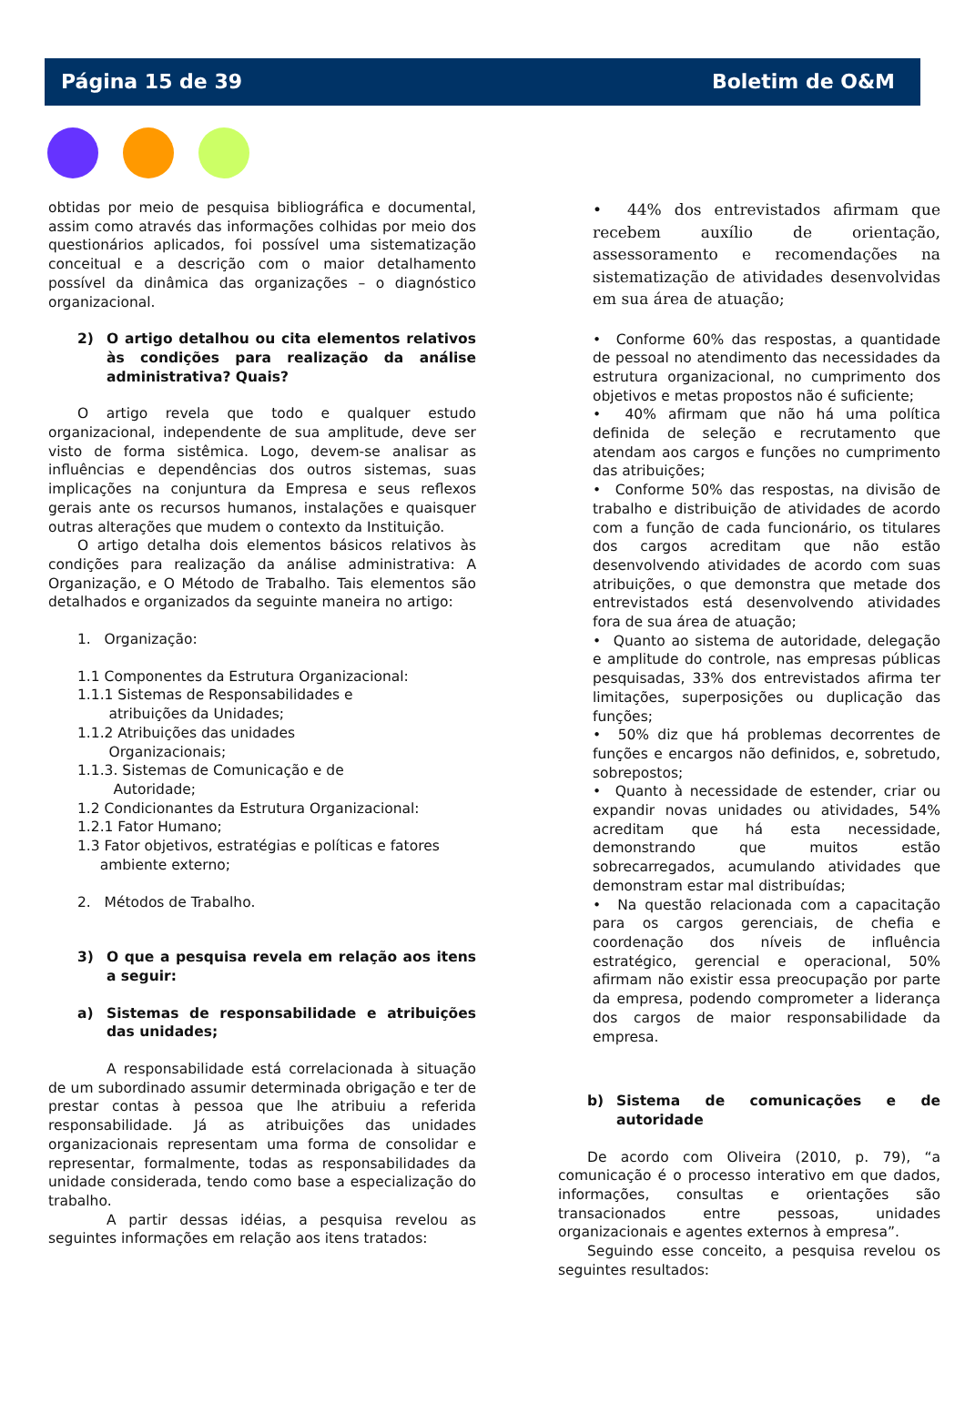Página 15 de 39 Boletim de O&M
obtidas por meio de pesquisa bibliográfica e documental, assim como através das informações colhidas por meio dos questionários aplicados, foi possível uma sistematização conceitual e a descrição com o maior detalhamento possível da dinâmica das organizações – o diagnóstico organizacional.
2) O artigo detalhou ou cita elementos relativos às condições para realização da análise administrativa? Quais?
O artigo revela que todo e qualquer estudo organizacional, independente de sua amplitude, deve ser visto de forma sistêmica. Logo, devem-se analisar as influências e dependências dos outros sistemas, suas implicações na conjuntura da Empresa e seus reflexos gerais ante os recursos humanos, instalações e quaisquer outras alterações que mudem o contexto da Instituição.
O artigo detalha dois elementos básicos relativos às condições para realização da análise administrativa: A Organização, e O Método de Trabalho. Tais elementos são detalhados e organizados da seguinte maneira no artigo:
1. Organização:
1.1 Componentes da Estrutura Organizacional:
1.1.1 Sistemas de Responsabilidades e
atribuições da Unidades;
1.1.2 Atribuições das unidades
Organizacionais;
1.1.3. Sistemas de Comunicação e de
Autoridade;
1.2 Condicionantes da Estrutura Organizacional:
1.2.1 Fator Humano;
1.3 Fator objetivos, estratégias e políticas e fatores
ambiente externo;
2. Métodos de Trabalho.
3) O que a pesquisa revela em relação aos itens a seguir:
a) Sistemas de responsabilidade e atribuições das unidades;
A responsabilidade está correlacionada à situação de um subordinado assumir determinada obrigação e ter de prestar contas à pessoa que lhe atribuiu a referida responsabilidade. Já as atribuições das unidades organizacionais representam uma forma de consolidar e representar, formalmente, todas as responsabilidades da unidade considerada, tendo como base a especialização do trabalho.
A partir dessas idéias, a pesquisa revelou as seguintes informações em relação aos itens tratados:
• 44% dos entrevistados afirmam que recebem auxílio de orientação, assessoramento e recomendações na sistematização de atividades desenvolvidas em sua área de atuação;
• Conforme 60% das respostas, a quantidade de pessoal no atendimento das necessidades da estrutura organizacional, no cumprimento dos objetivos e metas propostos não é suficiente;
• 40% afirmam que não há uma política definida de seleção e recrutamento que atendam aos cargos e funções no cumprimento das atribuições;
• Conforme 50% das respostas, na divisão de trabalho e distribuição de atividades de acordo com a função de cada funcionário, os titulares dos cargos acreditam que não estão desenvolvendo atividades de acordo com suas atribuições, o que demonstra que metade dos entrevistados está desenvolvendo atividades fora de sua área de atuação;
• Quanto ao sistema de autoridade, delegação e amplitude do controle, nas empresas públicas pesquisadas, 33% dos entrevistados afirma ter limitações, superposições ou duplicação das funções;
• 50% diz que há problemas decorrentes de funções e encargos não definidos, e, sobretudo, sobrepostos;
• Quanto à necessidade de estender, criar ou expandir novas unidades ou atividades, 54% acreditam que há esta necessidade, demonstrando que muitos estão sobrecarregados, acumulando atividades que demonstram estar mal distribuídas;
• Na questão relacionada com a capacitação para os cargos gerenciais, de chefia e coordenação dos níveis de influência estratégico, gerencial e operacional, 50% afirmam não existir essa preocupação por parte da empresa, podendo comprometer a liderança dos cargos de maior responsabilidade da empresa.
b) Sistema de comunicações e de autoridade
De acordo com Oliveira (2010, p. 79), “a comunicação é o processo interativo em que dados, informações, consultas e orientações são transacionados entre pessoas, unidades organizacionais e agentes externos à empresa”.
Seguindo esse conceito, a pesquisa revelou os seguintes resultados: